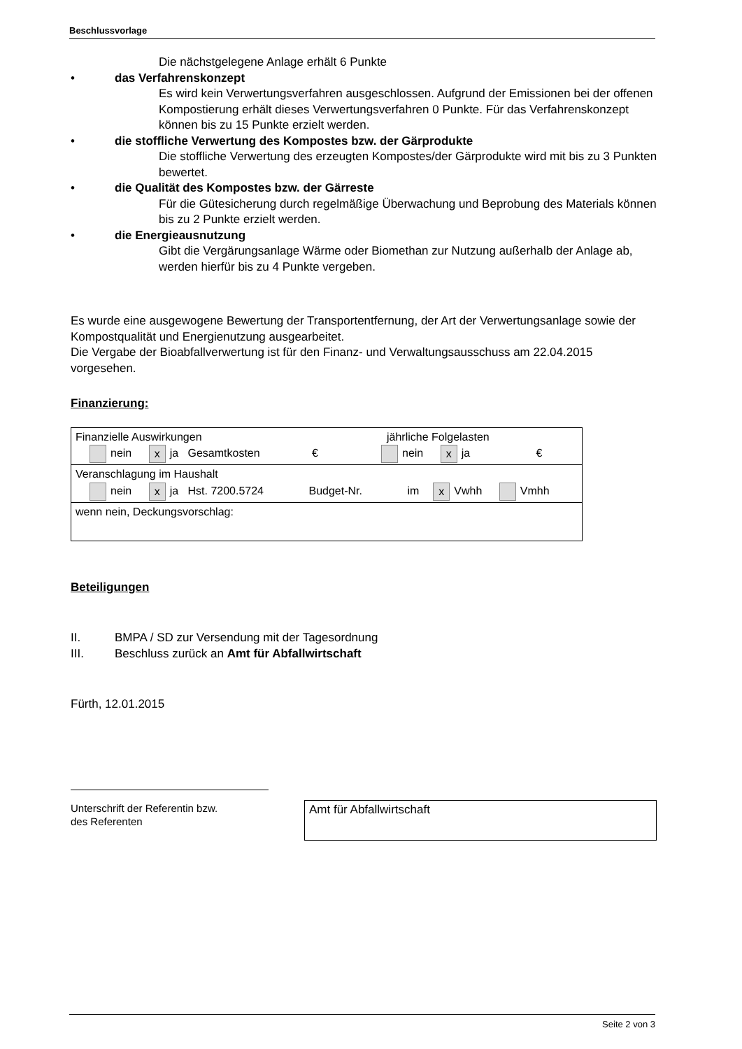Beschlussvorlage
Die nächstgelegene Anlage erhält 6 Punkte
• das Verfahrenskonzept
Es wird kein Verwertungsverfahren ausgeschlossen. Aufgrund der Emissionen bei der offenen Kompostierung erhält dieses Verwertungsverfahren 0 Punkte. Für das Verfahrenskonzept können bis zu 15 Punkte erzielt werden.
• die stoffliche Verwertung des Kompostes bzw. der Gärprodukte
Die stoffliche Verwertung des erzeugten Kompostes/der Gärprodukte wird mit bis zu 3 Punkten bewertet.
• die Qualität des Kompostes bzw. der Gärreste
Für die Gütesicherung durch regelmäßige Überwachung und Beprobung des Materials können bis zu 2 Punkte erzielt werden.
• die Energieausnutzung
Gibt die Vergärungsanlage Wärme oder Biomethan zur Nutzung außerhalb der Anlage ab, werden hierfür bis zu 4 Punkte vergeben.
Es wurde eine ausgewogene Bewertung der Transportentfernung, der Art der Verwertungsanlage sowie der Kompostqualität und Energienutzung ausgearbeitet.
Die Vergabe der Bioabfallverwertung ist für den Finanz- und Verwaltungsausschuss am 22.04.2015 vorgesehen.
Finanzierung:
| Finanzielle Auswirkungen jährliche Folgelasten nein x ja Gesamtkosten € nein x ja € |
| Veranschlagung im Haushalt nein x ja Hst. 7200.5724 Budget-Nr. im x Vwhh Vmhh |
| wenn nein, Deckungsvorschlag: |
Beteiligungen
II. BMPA / SD zur Versendung mit der Tagesordnung
III. Beschluss zurück an Amt für Abfallwirtschaft
Fürth, 12.01.2015
Unterschrift der Referentin bzw.
des Referenten
Amt für Abfallwirtschaft
Seite 2 von 3